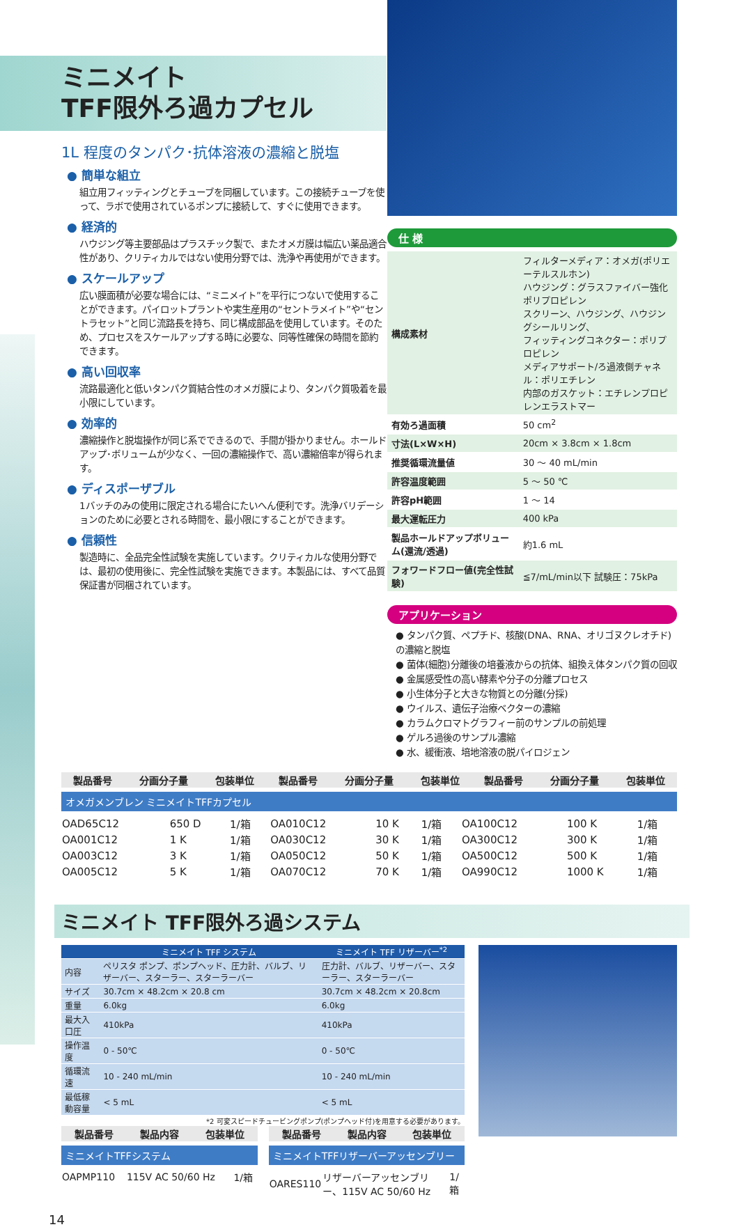ミニメイト
TFF限外ろ過カプセル
1L 程度のタンパク･抗体溶液の濃縮と脱塩
● 簡単な組立
組立用フィッティングとチューブを同梱しています。この接続チューブを使って、ラボで使用されているポンプに接続して、すぐに使用できます。
● 経済的
ハウジング等主要部品はプラスチック製で、またオメガ膜は幅広い薬品適合性があり、クリティカルではない使用分野では、洗浄や再使用ができます。
● スケールアップ
広い膜面積が必要な場合には、“ミニメイト”を平行につないで使用することができます。パイロットプラントや実生産用の“セントラメイト”や“セントラセット”と同じ流路長を持ち、同じ構成部品を使用しています。そのため、プロセスをスケールアップする時に必要な、同等性確保の時間を節約できます。
● 高い回収率
流路最適化と低いタンパク質結合性のオメガ膜により、タンパク質吸着を最小限にしています。
● 効率的
濃縮操作と脱塩操作が同じ系でできるので、手間が掛かりません。ホールドアップ･ボリュームが少なく、一回の濃縮操作で、高い濃縮倍率が得られます。
● ディスポーザブル
1バッチのみの使用に限定される場合にたいへん便利です。洗浄バリデーションのために必要とされる時間を、最小限にすることができます。
● 信頼性
製造時に、全品完全性試験を実施しています。クリティカルな使用分野では、最初の使用後に、完全性試験を実施できます。本製品には、すべて品質保証書が同梱されています。
仕 様
| 構成素材 | フィルターメディア：オメガ(ポリエーテルスルホン) ハウジング：グラスファイバー強化ポリプロピレン スクリーン、ハウジング、ハウジングシールリング、 フィッティングコネクター：ポリプロピレン メディアサポート/ろ過液側チャネル：ポリエチレン 内部のガスケット：エチレンプロピレンエラストマー |
| 有効ろ過面積 | 50 cm<sup>2</sup> |
| 寸法(L×W×H) | 20cm × 3.8cm × 1.8cm |
| 推奨循環流量値 | 30 ～ 40 mL/min |
| 許容温度範囲 | 5 ～ 50 ℃ |
| 許容pH範囲 | 1 ～ 14 |
| 最大運転圧力 | 400 kPa |
| 製品ホールドアップボリューム(還流/透過) | 約1.6 mL |
| フォワードフロー値(完全性試験) | ≦7/mL/min以下 試験圧：75kPa |
アプリケーション
● タンパク質、ペプチド、核酸(DNA、RNA、オリゴヌクレオチド)の濃縮と脱塩
● 菌体(細胞)分離後の培養液からの抗体、組換え体タンパク質の回収
● 金属感受性の高い酵素や分子の分離プロセス
● 小生体分子と大きな物質との分離(分採)
● ウイルス、遺伝子治療ベクターの濃縮
● カラムクロマトグラフィー前のサンプルの前処理
● ゲルろ過後のサンプル濃縮
● 水、緩衝液、培地溶液の脱パイロジェン
| 製品番号 | 分画分子量 | 包装単位 | 製品番号 | 分画分子量 | 包装単位 | 製品番号 | 分画分子量 | 包装単位 |
| --- | --- | --- | --- | --- | --- | --- | --- | --- |
オメガメンブレン ミニメイトTFFカプセル
| OAD65C12 | 650 D | 1/箱 | OA010C12 | 10 K | 1/箱 | OA100C12 | 100 K | 1/箱 |
| OA001C12 | 1 K | 1/箱 | OA030C12 | 30 K | 1/箱 | OA300C12 | 300 K | 1/箱 |
| OA003C12 | 3 K | 1/箱 | OA050C12 | 50 K | 1/箱 | OA500C12 | 500 K | 1/箱 |
| OA005C12 | 5 K | 1/箱 | OA070C12 | 70 K | 1/箱 | OA990C12 | 1000 K | 1/箱 |
ミニメイト TFF限外ろ過システム
| | ミニメイト TFF システム | ミニメイト TFF リザーバー<sup>*2</sup> |
| --- | --- | --- |
| 内容 | ペリスタ ポンプ、ポンプヘッド、圧力計、バルブ、リザーバー、スターラー、スターラーバー | 圧力計、バルブ、リザーバー、スターラー、スターラーバー |
| サイズ | 30.7cm × 48.2cm × 20.8 cm | 30.7cm × 48.2cm × 20.8cm |
| 重量 | 6.0kg | 6.0kg |
| 最大入口圧 | 410kPa | 410kPa |
| 操作温度 | 0 - 50℃ | 0 - 50℃ |
| 循環流速 | 10 - 240 mL/min | 10 - 240 mL/min |
| 最低稼動容量 | < 5 mL | < 5 mL |
*2 可変スピードチュービングポンプ(ポンプヘッド付)を用意する必要があります。
| 製品番号 | 製品内容 | 包装単位 |
| --- | --- | --- |
ミニメイトTFFシステム
| OAPMP110 | 115V AC 50/60 Hz | 1/箱 |
| 製品番号 | 製品内容 | 包装単位 |
| --- | --- | --- |
ミニメイトTFFリザーバーアッセンブリー
| OARES110 | リザーバーアッセンブリー、115V AC 50/60 Hz | 1/箱 |
14